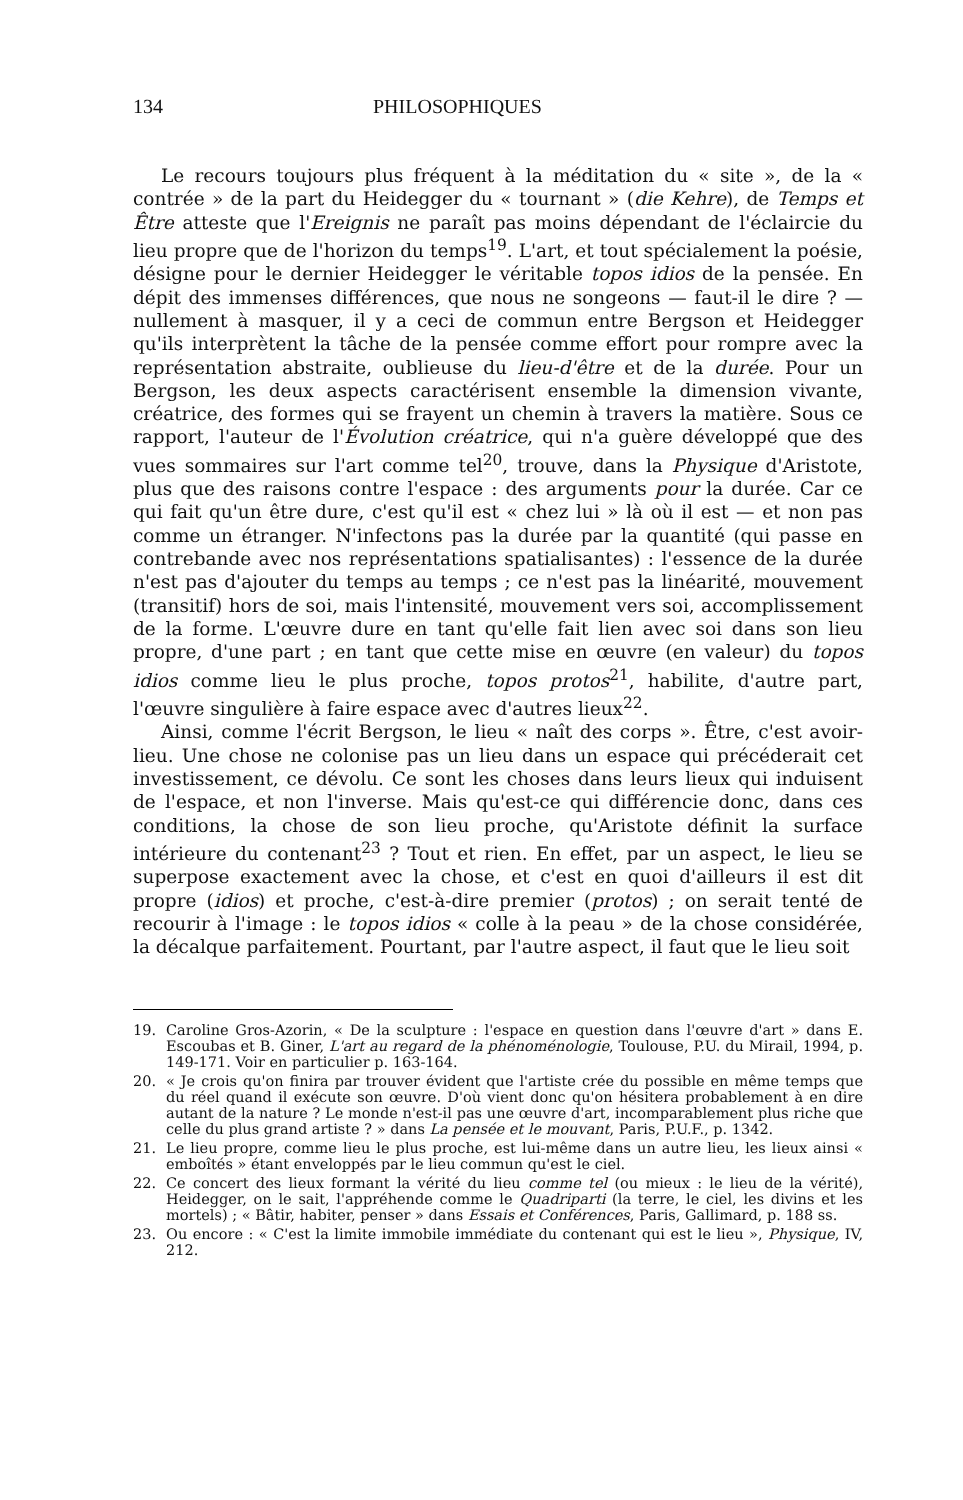134 PHILOSOPHIQUES
Le recours toujours plus fréquent à la méditation du « site », de la « contrée » de la part du Heidegger du « tournant » (die Kehre), de Temps et Être atteste que l'Ereignis ne paraît pas moins dépendant de l'éclaircie du lieu propre que de l'horizon du temps<sup>19</sup>. L'art, et tout spécialement la poésie, désigne pour le dernier Heidegger le véritable topos idios de la pensée. En dépit des immenses différences, que nous ne songeons — faut-il le dire ? — nullement à masquer, il y a ceci de commun entre Bergson et Heidegger qu'ils interprètent la tâche de la pensée comme effort pour rompre avec la représentation abstraite, oublieuse du lieu-d'être et de la durée. Pour un Bergson, les deux aspects caractérisent ensemble la dimension vivante, créatrice, des formes qui se frayent un chemin à travers la matière. Sous ce rapport, l'auteur de l'Évolution créatrice, qui n'a guère développé que des vues sommaires sur l'art comme tel<sup>20</sup>, trouve, dans la Physique d'Aristote, plus que des raisons contre l'espace : des arguments pour la durée. Car ce qui fait qu'un être dure, c'est qu'il est « chez lui » là où il est — et non pas comme un étranger. N'infectons pas la durée par la quantité (qui passe en contrebande avec nos représentations spatialisantes) : l'essence de la durée n'est pas d'ajouter du temps au temps ; ce n'est pas la linéarité, mouvement (transitif) hors de soi, mais l'intensité, mouvement vers soi, accomplissement de la forme. L'œuvre dure en tant qu'elle fait lien avec soi dans son lieu propre, d'une part ; en tant que cette mise en œuvre (en valeur) du topos idios comme lieu le plus proche, topos protos<sup>21</sup>, habilite, d'autre part, l'œuvre singulière à faire espace avec d'autres lieux<sup>22</sup>.
Ainsi, comme l'écrit Bergson, le lieu « naît des corps ». Être, c'est avoir-lieu. Une chose ne colonise pas un lieu dans un espace qui précéderait cet investissement, ce dévolu. Ce sont les choses dans leurs lieux qui induisent de l'espace, et non l'inverse. Mais qu'est-ce qui différencie donc, dans ces conditions, la chose de son lieu proche, qu'Aristote définit la surface intérieure du contenant<sup>23</sup> ? Tout et rien. En effet, par un aspect, le lieu se superpose exactement avec la chose, et c'est en quoi d'ailleurs il est dit propre (idios) et proche, c'est-à-dire premier (protos) ; on serait tenté de recourir à l'image : le topos idios « colle à la peau » de la chose considérée, la décalque parfaitement. Pourtant, par l'autre aspect, il faut que le lieu soit
19. Caroline Gros-Azorin, « De la sculpture : l'espace en question dans l'œuvre d'art » dans E. Escoubas et B. Giner, L'art au regard de la phénoménologie, Toulouse, P.U. du Mirail, 1994, p. 149-171. Voir en particulier p. 163-164.
20. « Je crois qu'on finira par trouver évident que l'artiste crée du possible en même temps que du réel quand il exécute son œuvre. D'où vient donc qu'on hésitera probablement à en dire autant de la nature ? Le monde n'est-il pas une œuvre d'art, incomparablement plus riche que celle du plus grand artiste ? » dans La pensée et le mouvant, Paris, P.U.F., p. 1342.
21. Le lieu propre, comme lieu le plus proche, est lui-même dans un autre lieu, les lieux ainsi « emboîtés » étant enveloppés par le lieu commun qu'est le ciel.
22. Ce concert des lieux formant la vérité du lieu comme tel (ou mieux : le lieu de la vérité), Heidegger, on le sait, l'appréhende comme le Quadriparti (la terre, le ciel, les divins et les mortels) ; « Bâtir, habiter, penser » dans Essais et Conférences, Paris, Gallimard, p. 188 ss.
23. Ou encore : « C'est la limite immobile immédiate du contenant qui est le lieu », Physique, IV, 212.